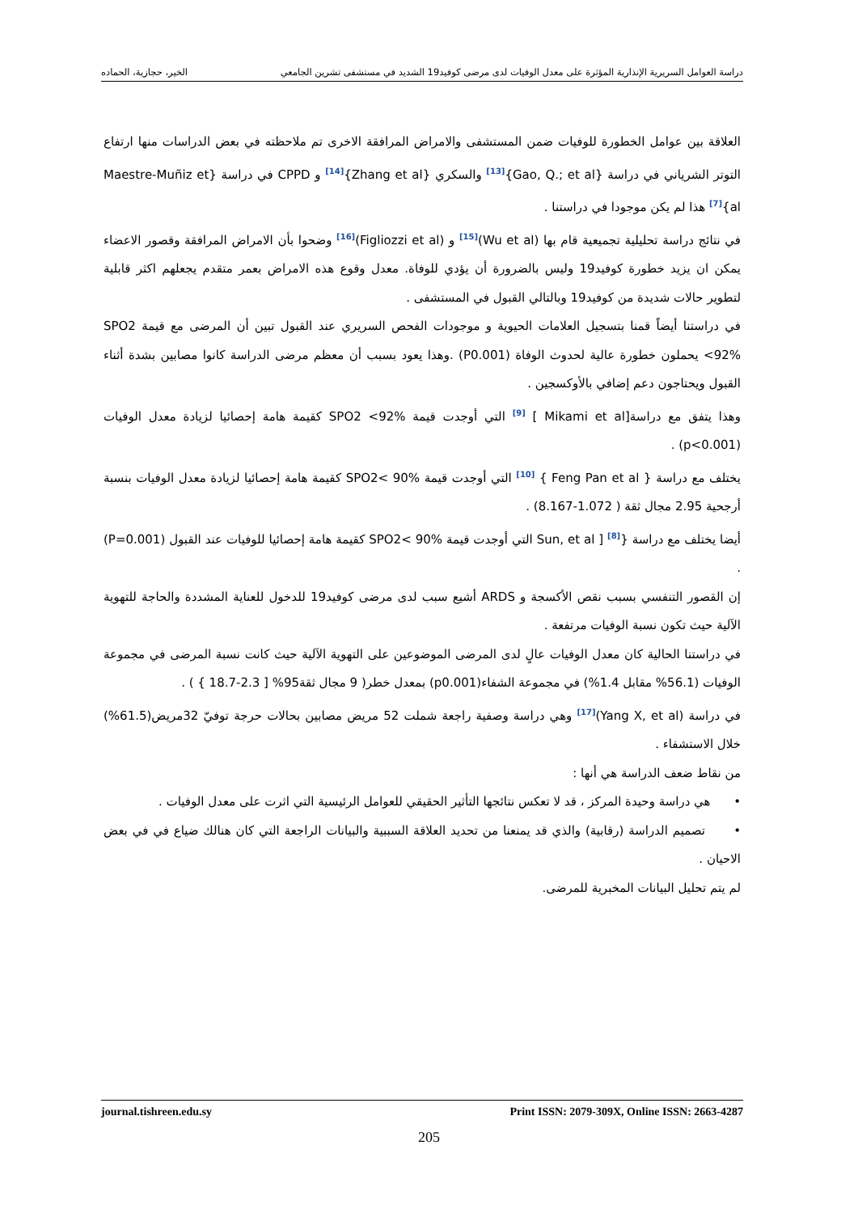دراسة العوامل السريرية الإنذارية المؤثرة على معدل الوفيات لدى مرضى كوفيد19 الشديد في مستشفى تشرين الجامعي الخير، حجازية، الحماده
العلاقة بين عوامل الخطورة للوفيات ضمن المستشفى والامراض المرافقة الاخرى تم ملاحظته في بعض الدراسات منها ارتفاع التوتر الشرياني في دراسة {Gao, Q.; et al}<sup>[13]</sup> والسكري {Zhang et al}<sup>[14]</sup> و CPPD في دراسة {Maestre-Muñiz et al}<sup>[7]</sup> هذا لم يكن موجودا في دراستنا .
في نتائج دراسة تحليلية تجميعية قام بها (Wu et al)<sup>[15]</sup> و (Figliozzi et al)<sup>[16]</sup> وضحوا بأن الامراض المرافقة وقصور الاعضاء يمكن ان يزيد خطورة كوفيد19 وليس بالضرورة أن يؤدي للوفاة. معدل وقوع هذه الامراض بعمر متقدم يجعلهم اكثر قابلية لتطوير حالات شديدة من كوفيد19 وبالتالي القبول في المستشفى .
في دراستنا أيضاً قمنا بتسجيل العلامات الحيوية و موجودات الفحص السريري عند القبول تبين أن المرضى مع قيمة SPO2 <92% يحملون خطورة عالية لحدوث الوفاة (P0.001) .وهذا يعود بسبب أن معظم مرضى الدراسة كانوا مصابين بشدة أثناء القبول ويحتاجون دعم إضافي بالأوكسجين .
وهذا يتفق مع دراسة[Mikami et al ] <sup>[9]</sup> التي أوجدت قيمة SPO2 <92% كقيمة هامة إحصائيا لزيادة معدل الوفيات (p<0.001) .
يختلف مع دراسة { Feng Pan et al } <sup>[10]</sup> التي أوجدت قيمة SPO2< 90% كقيمة هامة إحصائيا لزيادة معدل الوفيات بنسبة أرجحية 2.95 مجال ثقة ( 1.072-8.167) .
أيضا يختلف مع دراسة {Sun, et al ] <sup>[8]</sup> التي أوجدت قيمة SPO2< 90% كقيمة هامة إحصائيا للوفيات عند القبول (P=0.001) .
إن القصور التنفسي بسبب نقص الأكسجة و ARDS أشيع سبب لدى مرضى كوفيد19 للدخول للعناية المشددة والحاجة للتهوية الآلية حيث تكون نسبة الوفيات مرتفعة .
في دراستنا الحالية كان معدل الوفيات عالٍ لدى المرضى الموضوعين على التهوية الآلية حيث كانت نسبة المرضى في مجموعة الوفيات (56.1% مقابل 1.4%) في مجموعة الشفاء(p0.001) بمعدل خطر( 9 مجال ثقة95% [ 2.3-18.7 } ) .
في دراسة (Yang X, et al)<sup>[17]</sup> وهي دراسة وصفية راجعة شملت 52 مريض مصابين بحالات حرجة توفيّ 32مريض(61.5%) خلال الاستشفاء .
من نقاط ضعف الدراسة هي أنها :
• هي دراسة وحيدة المركز ، قد لا تعكس نتائجها التأثير الحقيقي للعوامل الرئيسية التي اثرت على معدل الوفيات .
• تصميم الدراسة (رقابية) والذي قد يمنعنا من تحديد العلاقة السببية والبيانات الراجعة التي كان هنالك ضياع في في بعض الاحيان .
لم يتم تحليل البيانات المخبرية للمرضى.
journal.tishreen.edu.sy Print ISSN: 2079-309X, Online ISSN: 2663-4287
205